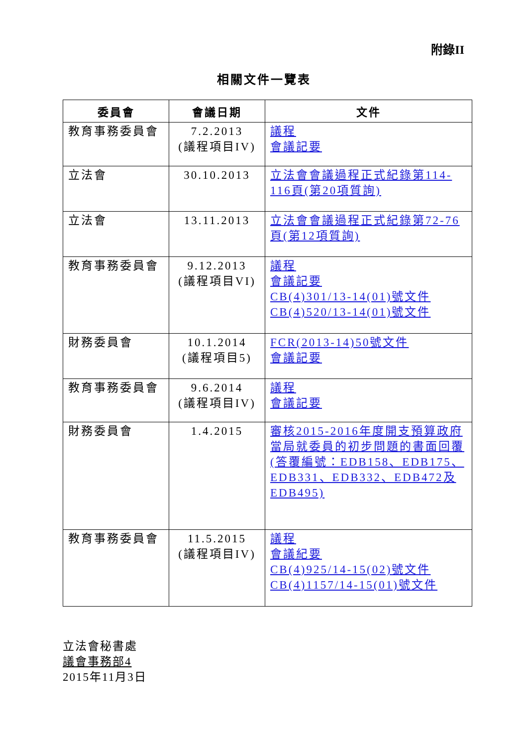附錄II
相關文件一覽表
| 委員會 | 會議日期 | 文件 |
| --- | --- | --- |
| 教育事務委員會 | 7.2.2013 (議程項目IV) | 議程 會議記要 |
| 立法會 | 30.10.2013 | 立法會會議過程正式紀錄第114-116頁(第20項質詢) |
| 立法會 | 13.11.2013 | 立法會會議過程正式紀錄第72-76頁(第12項質詢) |
| 教育事務委員會 | 9.12.2013 (議程項目VI) | 議程 會議記要 CB(4)301/13-14(01)號文件 CB(4)520/13-14(01)號文件 |
| 財務委員會 | 10.1.2014 (議程項目5) | FCR(2013-14)50號文件 會議記要 |
| 教育事務委員會 | 9.6.2014 (議程項目IV) | 議程 會議記要 |
| 財務委員會 | 1.4.2015 | 審核2015-2016年度開支預算政府當局就委員的初步問題的書面回覆 (答覆編號：EDB158、EDB175、EDB331、EDB332、EDB472及EDB495) |
| 教育事務委員會 | 11.5.2015 (議程項目IV) | 議程 會議紀要 CB(4)925/14-15(02)號文件 CB(4)1157/14-15(01)號文件 |
立法會秘書處
議會事務部4
2015年11月3日